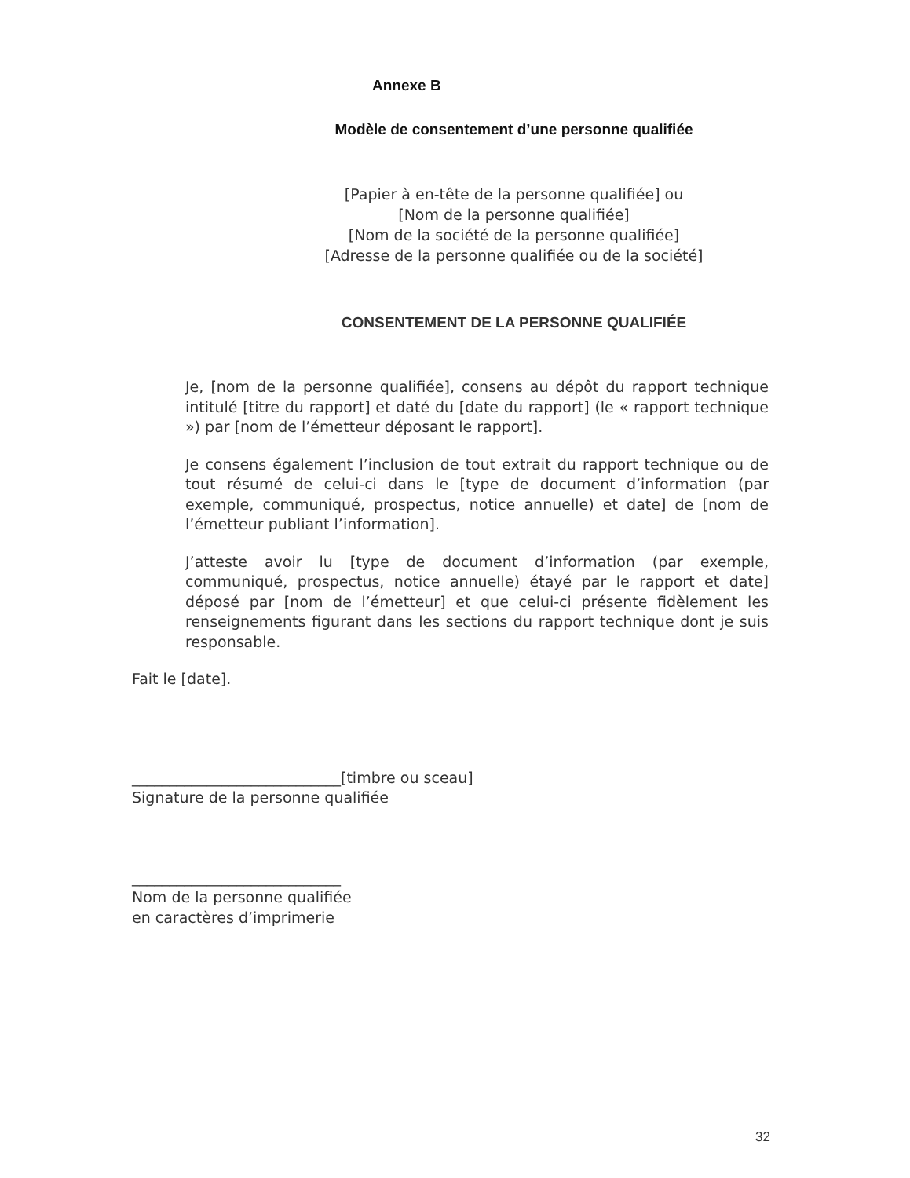Annexe B
Modèle de consentement d’une personne qualifiée
[Papier à en-tête de la personne qualifiée] ou
[Nom de la personne qualifiée]
[Nom de la société de la personne qualifiée]
[Adresse de la personne qualifiée ou de la société]
CONSENTEMENT DE LA PERSONNE QUALIFIÉE
Je, [nom de la personne qualifiée], consens au dépôt du rapport technique intitulé [titre du rapport] et daté du [date du rapport] (le « rapport technique ») par [nom de l’émetteur déposant le rapport].
Je consens également l’inclusion de tout extrait du rapport technique ou de tout résumé de celui-ci dans le [type de document d’information (par exemple, communiqué, prospectus, notice annuelle) et date] de [nom de l’émetteur publiant l’information].
J’atteste avoir lu [type de document d’information (par exemple, communiqué, prospectus, notice annuelle) étayé par le rapport et date] déposé par [nom de l’émetteur] et que celui-ci présente fidèlement les renseignements figurant dans les sections du rapport technique dont je suis responsable.
Fait le [date].
____________________________[timbre ou sceau]
Signature de la personne qualifiée
____________________________
Nom de la personne qualifiée
en caractères d’imprimerie
32